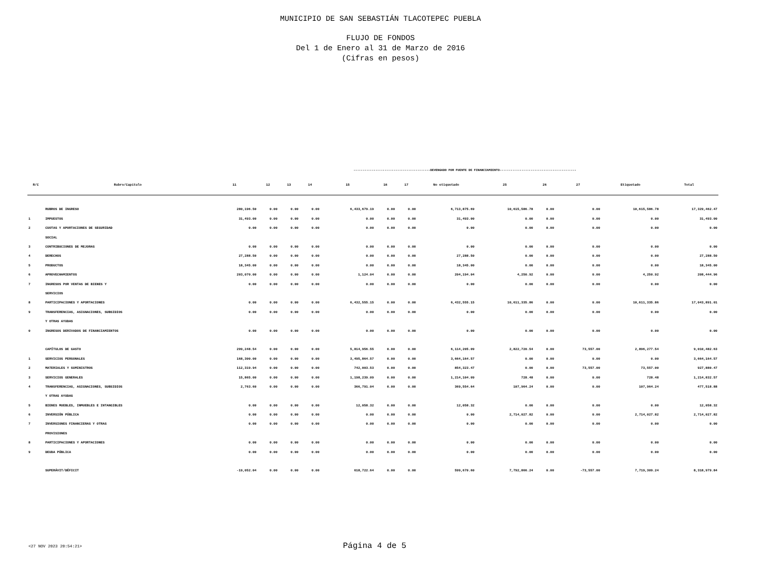MUNICIPIO DE SAN SEBASTIÁN TLACOTEPEC PUEBLA
FLUJO DE FONDOS
Del 1 de Enero al 31 de Marzo de 2016
(Cifras en pesos)
| | | ------------------------------------------DEVENGADO POR FUENTE DE FINANCIAMIENTO------------------------------------------ | | | | | | | | | | | | |
| R/C | Rubro/Capítulo | 11 | 12 | 13 | 14 | 15 | 16 | 17 | No etiquetado | 25 | 26 | 27 | Etiquetado | Total |
| | RUBROS DE INGRESO | 280,196.50 | 0.00 | 0.00 | 0.00 | 6,433,679.19 | 0.00 | 0.00 | 6,713,875.69 | 10,615,586.78 | 0.00 | 0.00 | 10,615,586.78 | 17,329,462.47 |
| 1 | IMPUESTOS | 31,493.00 | 0.00 | 0.00 | 0.00 | 0.00 | 0.00 | 0.00 | 31,493.00 | 0.00 | 0.00 | 0.00 | 0.00 | 31,493.00 |
| 2 | CUOTAS Y APORTACIONES DE SEGURIDAD | 0.00 | 0.00 | 0.00 | 0.00 | 0.00 | 0.00 | 0.00 | 0.00 | 0.00 | 0.00 | 0.00 | 0.00 | 0.00 |
| | SOCIAL | | | | | | | | | | | | | |
| 3 | CONTRIBUCIONES DE MEJORAS | 0.00 | 0.00 | 0.00 | 0.00 | 0.00 | 0.00 | 0.00 | 0.00 | 0.00 | 0.00 | 0.00 | 0.00 | 0.00 |
| 4 | DERECHOS | 27,288.50 | 0.00 | 0.00 | 0.00 | 0.00 | 0.00 | 0.00 | 27,288.50 | 0.00 | 0.00 | 0.00 | 0.00 | 27,288.50 |
| 5 | PRODUCTOS | 18,345.00 | 0.00 | 0.00 | 0.00 | 0.00 | 0.00 | 0.00 | 18,345.00 | 0.00 | 0.00 | 0.00 | 0.00 | 18,345.00 |
| 6 | APROVECHAMIENTOS | 203,070.00 | 0.00 | 0.00 | 0.00 | 1,124.04 | 0.00 | 0.00 | 204,194.04 | 4,250.92 | 0.00 | 0.00 | 4,250.92 | 208,444.96 |
| 7 | INGRESOS POR VENTAS DE BIENES Y | 0.00 | 0.00 | 0.00 | 0.00 | 0.00 | 0.00 | 0.00 | 0.00 | 0.00 | 0.00 | 0.00 | 0.00 | 0.00 |
| | SERVICIOS | | | | | | | | | | | | | |
| 8 | PARTICIPACIONES Y APORTACIONES | 0.00 | 0.00 | 0.00 | 0.00 | 6,432,555.15 | 0.00 | 0.00 | 6,432,555.15 | 10,611,335.86 | 0.00 | 0.00 | 10,611,335.86 | 17,043,891.01 |
| 9 | TRANSFERENCIAS, ASIGNACIONES, SUBSIDIOS | 0.00 | 0.00 | 0.00 | 0.00 | 0.00 | 0.00 | 0.00 | 0.00 | 0.00 | 0.00 | 0.00 | 0.00 | 0.00 |
| | Y OTRAS AYUDAS | | | | | | | | | | | | | |
| 0 | INGRESOS DERIVADOS DE FINANCIAMIENTOS | 0.00 | 0.00 | 0.00 | 0.00 | 0.00 | 0.00 | 0.00 | 0.00 | 0.00 | 0.00 | 0.00 | 0.00 | 0.00 |
| | CAPÍTULOS DE GASTO | 299,248.54 | 0.00 | 0.00 | 0.00 | 5,814,956.55 | 0.00 | 0.00 | 6,114,205.09 | 2,822,720.54 | 0.00 | 73,557.00 | 2,896,277.54 | 9,010,482.63 |
| 1 | SERVICIOS PERSONALES | 168,300.00 | 0.00 | 0.00 | 0.00 | 3,495,864.57 | 0.00 | 0.00 | 3,664,164.57 | 0.00 | 0.00 | 0.00 | 0.00 | 3,664,164.57 |
| 2 | MATERIALES Y SUMINISTROS | 112,319.94 | 0.00 | 0.00 | 0.00 | 742,003.53 | 0.00 | 0.00 | 854,323.47 | 0.00 | 0.00 | 73,557.00 | 73,557.00 | 927,880.47 |
| 3 | SERVICIOS GENERALES | 15,865.00 | 0.00 | 0.00 | 0.00 | 1,198,239.09 | 0.00 | 0.00 | 1,214,104.09 | 728.48 | 0.00 | 0.00 | 728.48 | 1,214,832.57 |
| 4 | TRANSFERENCIAS, ASIGNACIONES, SUBSIDIOS | 2,763.60 | 0.00 | 0.00 | 0.00 | 366,791.04 | 0.00 | 0.00 | 369,554.64 | 107,964.24 | 0.00 | 0.00 | 107,964.24 | 477,518.88 |
| | Y OTRAS AYUDAS | | | | | | | | | | | | | |
| 5 | BIENES MUEBLES, INMUEBLES E INTANGIBLES | 0.00 | 0.00 | 0.00 | 0.00 | 12,058.32 | 0.00 | 0.00 | 12,058.32 | 0.00 | 0.00 | 0.00 | 0.00 | 12,058.32 |
| 6 | INVERSIÓN PÚBLICA | 0.00 | 0.00 | 0.00 | 0.00 | 0.00 | 0.00 | 0.00 | 0.00 | 2,714,027.82 | 0.00 | 0.00 | 2,714,027.82 | 2,714,027.82 |
| 7 | INVERSIONES FINANCIERAS Y OTRAS | 0.00 | 0.00 | 0.00 | 0.00 | 0.00 | 0.00 | 0.00 | 0.00 | 0.00 | 0.00 | 0.00 | 0.00 | 0.00 |
| | PROVISIONES | | | | | | | | | | | | | |
| 8 | PARTICIPACIONES Y APORTACIONES | 0.00 | 0.00 | 0.00 | 0.00 | 0.00 | 0.00 | 0.00 | 0.00 | 0.00 | 0.00 | 0.00 | 0.00 | 0.00 |
| 9 | DEUDA PÚBLICA | 0.00 | 0.00 | 0.00 | 0.00 | 0.00 | 0.00 | 0.00 | 0.00 | 0.00 | 0.00 | 0.00 | 0.00 | 0.00 |
| | SUPERÁVIT/DÉFICIT | -19,052.04 | 0.00 | 0.00 | 0.00 | 618,722.64 | 0.00 | 0.00 | 599,670.60 | 7,792,866.24 | 0.00 | -73,557.00 | 7,719,309.24 | 8,318,979.84 |
<27 NOV 2023 20:54:21> Página 4 de 5